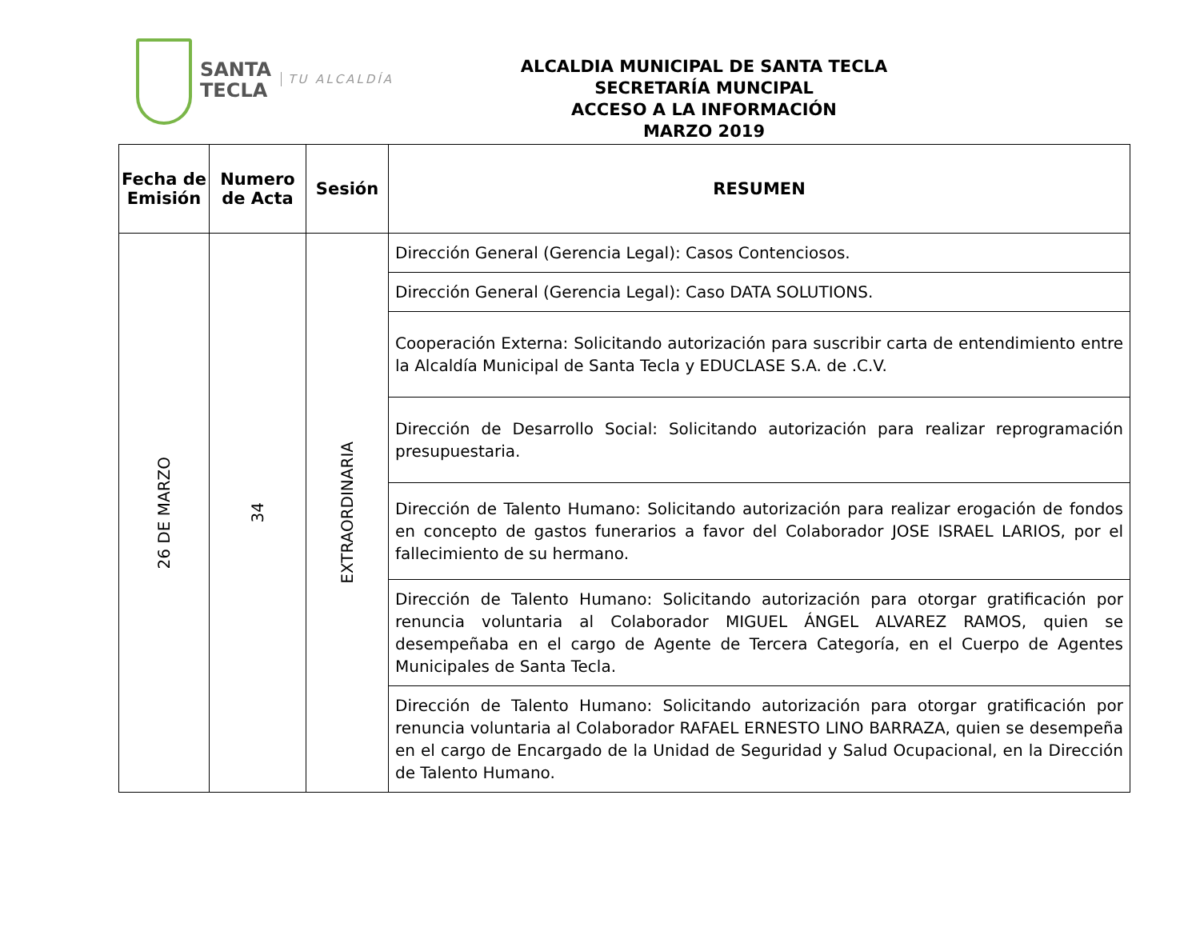SANTA
TECLA
TU ALCALDÍA
ALCALDIA MUNICIPAL DE SANTA TECLA
SECRETARÍA MUNCIPAL
ACCESO A LA INFORMACIÓN
MARZO 2019
| Fecha de Emisión | Numero de Acta | Sesión | RESUMEN |
| --- | --- | --- | --- |
| 26 DE MARZO | 34 | EXTRAORDINARIA | Dirección General (Gerencia Legal): Casos Contenciosos. |
| | | | Dirección General (Gerencia Legal): Caso DATA SOLUTIONS. |
| | | | Cooperación Externa: Solicitando autorización para suscribir carta de entendimiento entre la Alcaldía Municipal de Santa Tecla y EDUCLASE S.A. de .C.V. |
| | | | Dirección de Desarrollo Social: Solicitando autorización para realizar reprogramación presupuestaria. |
| | | | Dirección de Talento Humano: Solicitando autorización para realizar erogación de fondos en concepto de gastos funerarios a favor del Colaborador JOSE ISRAEL LARIOS, por el fallecimiento de su hermano. |
| | | | Dirección de Talento Humano: Solicitando autorización para otorgar gratificación por renuncia voluntaria al Colaborador MIGUEL ÁNGEL ALVAREZ RAMOS, quien se desempeñaba en el cargo de Agente de Tercera Categoría, en el Cuerpo de Agentes Municipales de Santa Tecla. |
| | | | Dirección de Talento Humano: Solicitando autorización para otorgar gratificación por renuncia voluntaria al Colaborador RAFAEL ERNESTO LINO BARRAZA, quien se desempeña en el cargo de Encargado de la Unidad de Seguridad y Salud Ocupacional, en la Dirección de Talento Humano. |